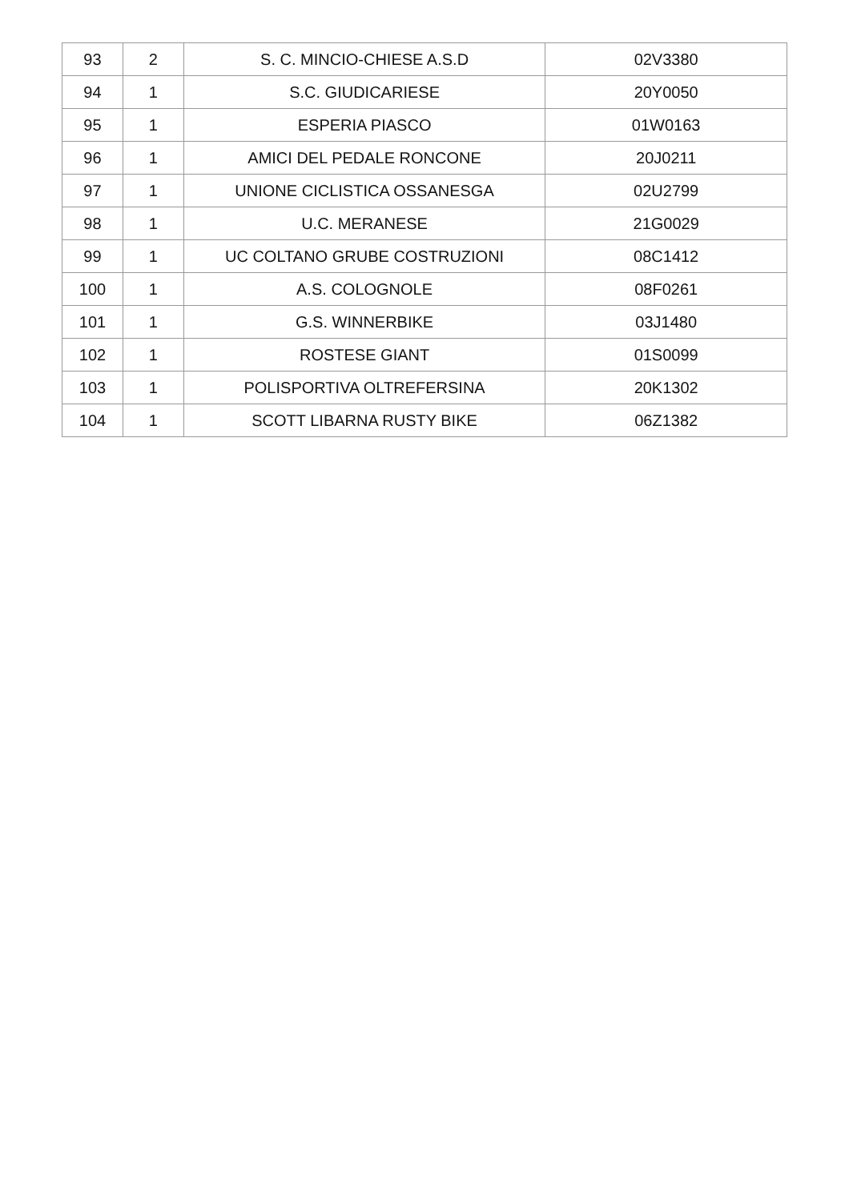| 93 | 2 | S. C. MINCIO-CHIESE A.S.D | 02V3380 |
| 94 | 1 | S.C. GIUDICARIESE | 20Y0050 |
| 95 | 1 | ESPERIA PIASCO | 01W0163 |
| 96 | 1 | AMICI DEL PEDALE RONCONE | 20J0211 |
| 97 | 1 | UNIONE CICLISTICA OSSANESGA | 02U2799 |
| 98 | 1 | U.C. MERANESE | 21G0029 |
| 99 | 1 | UC COLTANO GRUBE COSTRUZIONI | 08C1412 |
| 100 | 1 | A.S. COLOGNOLE | 08F0261 |
| 101 | 1 | G.S. WINNERBIKE | 03J1480 |
| 102 | 1 | ROSTESE GIANT | 01S0099 |
| 103 | 1 | POLISPORTIVA OLTREFERSINA | 20K1302 |
| 104 | 1 | SCOTT LIBARNA RUSTY BIKE | 06Z1382 |